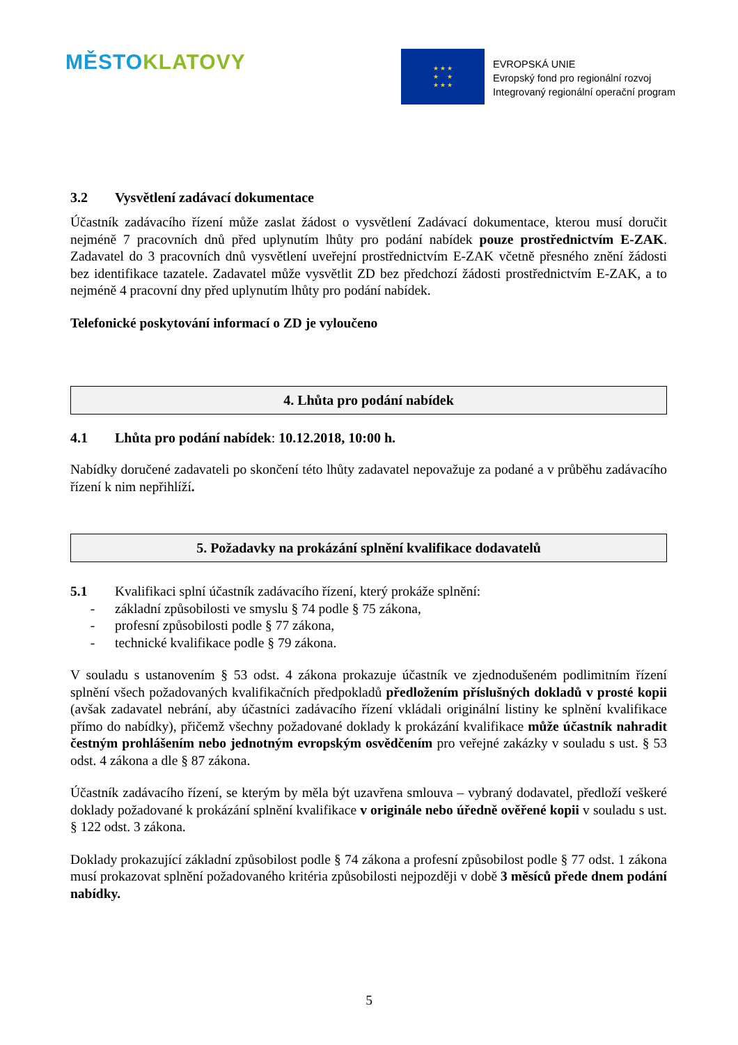MĚSTO KLATOVY
★ ★ ★
★ ★
★ ★ ★
EVROPSKÁ UNIE
Evropský fond pro regionální rozvoj
Integrovaný regionální operační program
3.2 Vysvětlení zadávací dokumentace
Účastník zadávacího řízení může zaslat žádost o vysvětlení Zadávací dokumentace, kterou musí doručit nejméně 7 pracovních dnů před uplynutím lhůty pro podání nabídek pouze prostřednictvím E-ZAK. Zadavatel do 3 pracovních dnů vysvětlení uveřejní prostřednictvím E-ZAK včetně přesného znění žádosti bez identifikace tazatele. Zadavatel může vysvětlit ZD bez předchozí žádosti prostřednictvím E-ZAK, a to nejméně 4 pracovní dny před uplynutím lhůty pro podání nabídek.
Telefonické poskytování informací o ZD je vyloučeno
4. Lhůta pro podání nabídek
4.1 Lhůta pro podání nabídek: 10.12.2018, 10:00 h.
Nabídky doručené zadavateli po skončení této lhůty zadavatel nepovažuje za podané a v průběhu zadávacího řízení k nim nepřihlíží.
5. Požadavky na prokázání splnění kvalifikace dodavatelů
5.1 Kvalifikaci splní účastník zadávacího řízení, který prokáže splnění:
- základní způsobilosti ve smyslu § 74 podle § 75 zákona,
- profesní způsobilosti podle § 77 zákona,
- technické kvalifikace podle § 79 zákona.
V souladu s ustanovením § 53 odst. 4 zákona prokazuje účastník ve zjednodušeném podlimitním řízení splnění všech požadovaných kvalifikačních předpokladů předložením příslušných dokladů v prosté kopii (avšak zadavatel nebrání, aby účastníci zadávacího řízení vkládali originální listiny ke splnění kvalifikace přímo do nabídky), přičemž všechny požadované doklady k prokázání kvalifikace může účastník nahradit čestným prohlášením nebo jednotným evropským osvědčením pro veřejné zakázky v souladu s ust. § 53 odst. 4 zákona a dle § 87 zákona.
Účastník zadávacího řízení, se kterým by měla být uzavřena smlouva – vybraný dodavatel, předloží veškeré doklady požadované k prokázání splnění kvalifikace v originále nebo úředně ověřené kopii v souladu s ust. § 122 odst. 3 zákona.
Doklady prokazující základní způsobilost podle § 74 zákona a profesní způsobilost podle § 77 odst. 1 zákona musí prokazovat splnění požadovaného kritéria způsobilosti nejpozději v době 3 měsíců přede dnem podání nabídky.
5